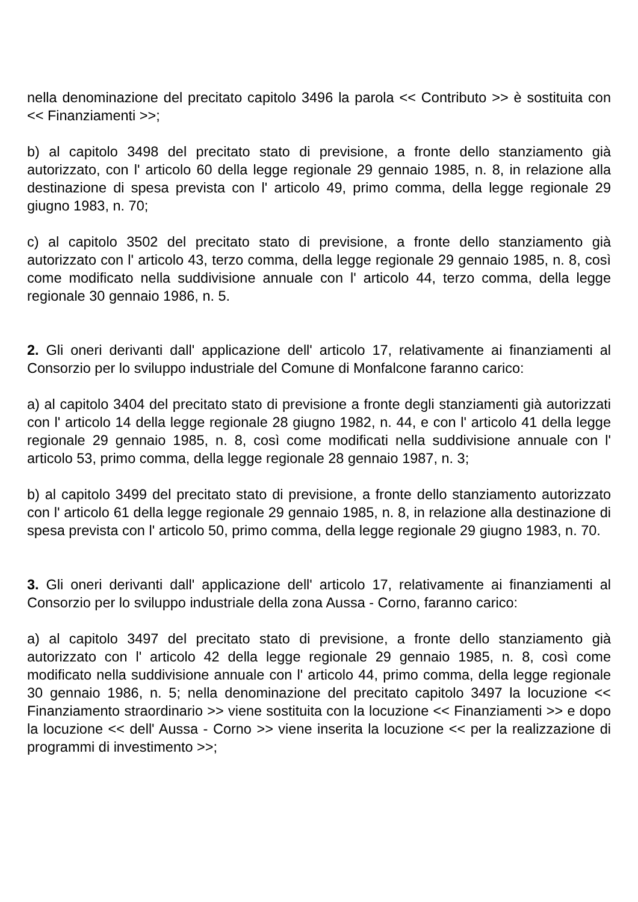nella denominazione del precitato capitolo 3496 la parola << Contributo >> è sostituita con << Finanziamenti >>;
b) al capitolo 3498 del precitato stato di previsione, a fronte dello stanziamento già autorizzato, con l' articolo 60 della legge regionale 29 gennaio 1985, n. 8, in relazione alla destinazione di spesa prevista con l' articolo 49, primo comma, della legge regionale 29 giugno 1983, n. 70;
c) al capitolo 3502 del precitato stato di previsione, a fronte dello stanziamento già autorizzato con l' articolo 43, terzo comma, della legge regionale 29 gennaio 1985, n. 8, così come modificato nella suddivisione annuale con l' articolo 44, terzo comma, della legge regionale 30 gennaio 1986, n. 5.
2. Gli oneri derivanti dall' applicazione dell' articolo 17, relativamente ai finanziamenti al Consorzio per lo sviluppo industriale del Comune di Monfalcone faranno carico:
a) al capitolo 3404 del precitato stato di previsione a fronte degli stanziamenti già autorizzati con l' articolo 14 della legge regionale 28 giugno 1982, n. 44, e con l' articolo 41 della legge regionale 29 gennaio 1985, n. 8, così come modificati nella suddivisione annuale con l' articolo 53, primo comma, della legge regionale 28 gennaio 1987, n. 3;
b) al capitolo 3499 del precitato stato di previsione, a fronte dello stanziamento autorizzato con l' articolo 61 della legge regionale 29 gennaio 1985, n. 8, in relazione alla destinazione di spesa prevista con l' articolo 50, primo comma, della legge regionale 29 giugno 1983, n. 70.
3. Gli oneri derivanti dall' applicazione dell' articolo 17, relativamente ai finanziamenti al Consorzio per lo sviluppo industriale della zona Aussa - Corno, faranno carico:
a) al capitolo 3497 del precitato stato di previsione, a fronte dello stanziamento già autorizzato con l' articolo 42 della legge regionale 29 gennaio 1985, n. 8, così come modificato nella suddivisione annuale con l' articolo 44, primo comma, della legge regionale 30 gennaio 1986, n. 5; nella denominazione del precitato capitolo 3497 la locuzione << Finanziamento straordinario >> viene sostituita con la locuzione << Finanziamenti >> e dopo la locuzione << dell' Aussa - Corno >> viene inserita la locuzione << per la realizzazione di programmi di investimento >>;